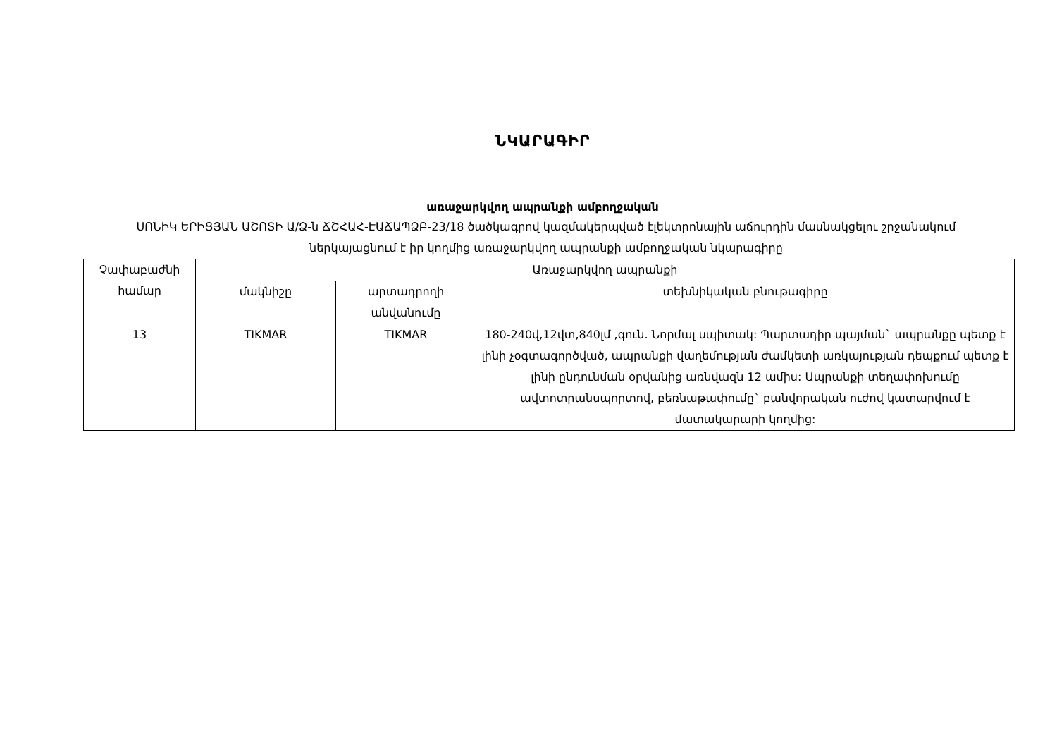ՆԿԱՐԱԳԻՐ
առաջարկվող ապրանքի ամբողջական
ՍՈՆԻԿ ԵՐԻՑՅԱՆ ԱՇՈՏԻ Ա/Ձ-ն ՃՇՀԱՀ-ԷԱՃԱՊՁԲ-23/18 ծածկագրով կազմակերպված էլեկտրոնային աճուրդին մասնակցելու շրջանակում ներկայացնում է իր կողմից առաջարկվող ապրանքի ամբողջական նկարագիրը
| Չափաբաժնի համար | Առաջարկվող ապրանքի | | |
| --- | --- | --- | --- |
| | մակնիշը | արտադրողի անվանումը | տեխնիկական բնութագիրը |
| 13 | TIKMAR | TIKMAR | 180-240վ,12վտ,840լմ ,գուն. Նորմալ սպիտակ: Պարտադիր պայման` ապրանքը պետք է լինի չօգտագործված, ապրանքի վաղեմության ժամկետի առկայության դեպքում պետք է լինի ընդունման օրվանից առնվազն 12 ամիս: Ապրանքի տեղափոխումը ավտոտրանսպորտով, բեռնաթափումը` բանվորական ուժով կատարվում է մատակարարի կողմից: |